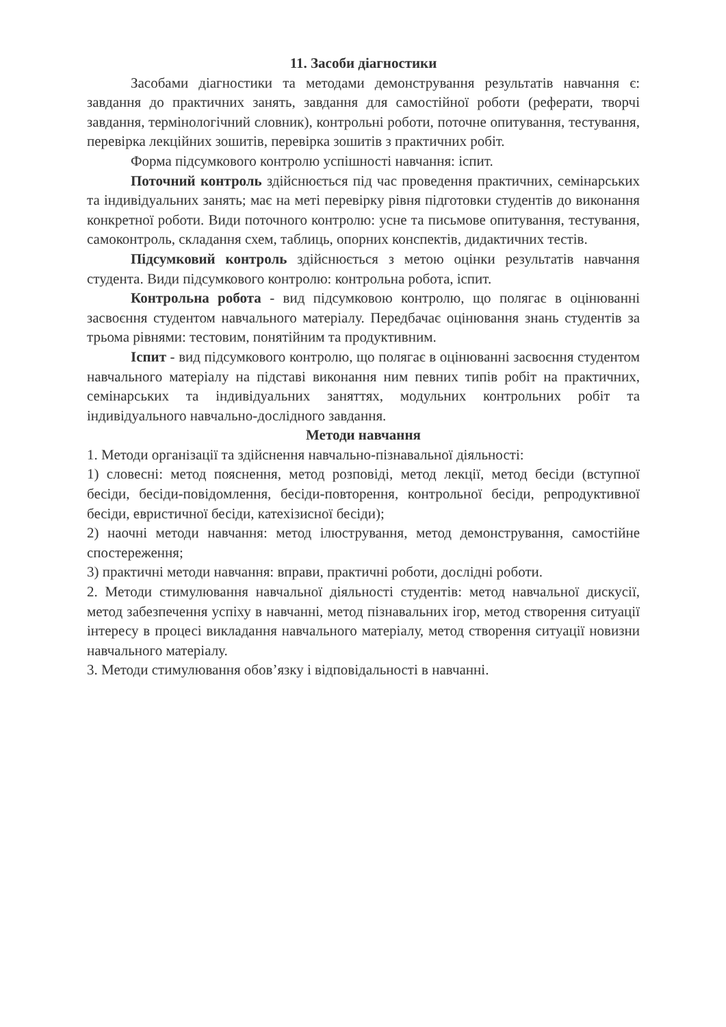11. Засоби діагностики
Засобами діагностики та методами демонстрування результатів навчання є: завдання до практичних занять, завдання для самостійної роботи (реферати, творчі завдання, термінологічний словник), контрольні роботи, поточне опитування, тестування, перевірка лекційних зошитів, перевірка зошитів з практичних робіт.
Форма підсумкового контролю успішності навчання: іспит.
Поточний контроль здійснюється під час проведення практичних, семінарських та індивідуальних занять; має на меті перевірку рівня підготовки студентів до виконання конкретної роботи. Види поточного контролю: усне та письмове опитування, тестування, самоконтроль, складання схем, таблиць, опорних конспектів, дидактичних тестів.
Підсумковий контроль здійснюється з метою оцінки результатів навчання студента. Види підсумкового контролю: контрольна робота, іспит.
Контрольна робота - вид підсумковою контролю, що полягає в оцінюванні засвоєння студентом навчального матеріалу. Передбачає оцінювання знань студентів за трьома рівнями: тестовим, понятійним та продуктивним.
Іспит - вид підсумкового контролю, що полягає в оцінюванні засвоєння студентом навчального матеріалу на підставі виконання ним певних типів робіт на практичних, семінарських та індивідуальних заняттях, модульних контрольних робіт та індивідуального навчально-дослідного завдання.
Методи навчання
1. Методи організації та здійснення навчально-пізнавальної діяльності:
1) словесні: метод пояснення, метод розповіді, метод лекції, метод бесіди (вступної бесіди, бесіди-повідомлення, бесіди-повторення, контрольної бесіди, репродуктивної бесіди, евристичної бесіди, катехізисної бесіди);
2) наочні методи навчання: метод ілюстрування, метод демонстрування, самостійне спостереження;
3) практичні методи навчання: вправи, практичні роботи, дослідні роботи.
2. Методи стимулювання навчальної діяльності студентів: метод навчальної дискусії, метод забезпечення успіху в навчанні, метод пізнавальних ігор, метод створення ситуації інтересу в процесі викладання навчального матеріалу, метод створення ситуації новизни навчального матеріалу.
3. Методи стимулювання обов’язку і відповідальності в навчанні.